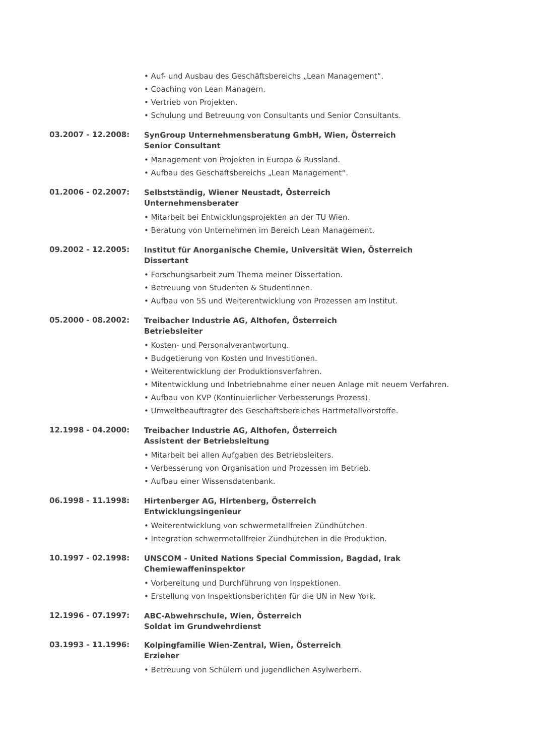• Auf- und Ausbau des Geschäftsbereichs „Lean Management“.
• Coaching von Lean Managern.
• Vertrieb von Projekten.
• Schulung und Betreuung von Consultants und Senior Consultants.
03.2007 - 12.2008:
SynGroup Unternehmensberatung GmbH, Wien, Österreich
Senior Consultant
• Management von Projekten in Europa & Russland.
• Aufbau des Geschäftsbereichs „Lean Management“.
01.2006 - 02.2007:
Selbstständig, Wiener Neustadt, Österreich
Unternehmensberater
• Mitarbeit bei Entwicklungsprojekten an der TU Wien.
• Beratung von Unternehmen im Bereich Lean Management.
09.2002 - 12.2005:
Institut für Anorganische Chemie, Universität Wien, Österreich
Dissertant
• Forschungsarbeit zum Thema meiner Dissertation.
• Betreuung von Studenten & Studentinnen.
• Aufbau von 5S und Weiterentwicklung von Prozessen am Institut.
05.2000 - 08.2002:
Treibacher Industrie AG, Althofen, Österreich
Betriebsleiter
• Kosten- und Personalverantwortung.
• Budgetierung von Kosten und Investitionen.
• Weiterentwicklung der Produktionsverfahren.
• Mitentwicklung und Inbetriebnahme einer neuen Anlage mit neuem Verfahren.
• Aufbau von KVP (Kontinuierlicher Verbesserungs Prozess).
• Umweltbeauftragter des Geschäftsbereiches Hartmetallvorstoffe.
12.1998 - 04.2000:
Treibacher Industrie AG, Althofen, Österreich
Assistent der Betriebsleitung
• Mitarbeit bei allen Aufgaben des Betriebsleiters.
• Verbesserung von Organisation und Prozessen im Betrieb.
• Aufbau einer Wissensdatenbank.
06.1998 - 11.1998:
Hirtenberger AG, Hirtenberg, Österreich
Entwicklungsingenieur
• Weiterentwicklung von schwermetallfreien Zündhütchen.
• Integration schwermetallfreier Zündhütchen in die Produktion.
10.1997 - 02.1998:
UNSCOM - United Nations Special Commission, Bagdad, Irak
Chemiewaffeninspektor
• Vorbereitung und Durchführung von Inspektionen.
• Erstellung von Inspektionsberichten für die UN in New York.
12.1996 - 07.1997:
ABC-Abwehrschule, Wien, Österreich
Soldat im Grundwehrdienst
03.1993 - 11.1996:
Kolpingfamilie Wien-Zentral, Wien, Österreich
Erzieher
• Betreuung von Schülern und jugendlichen Asylwerbern.